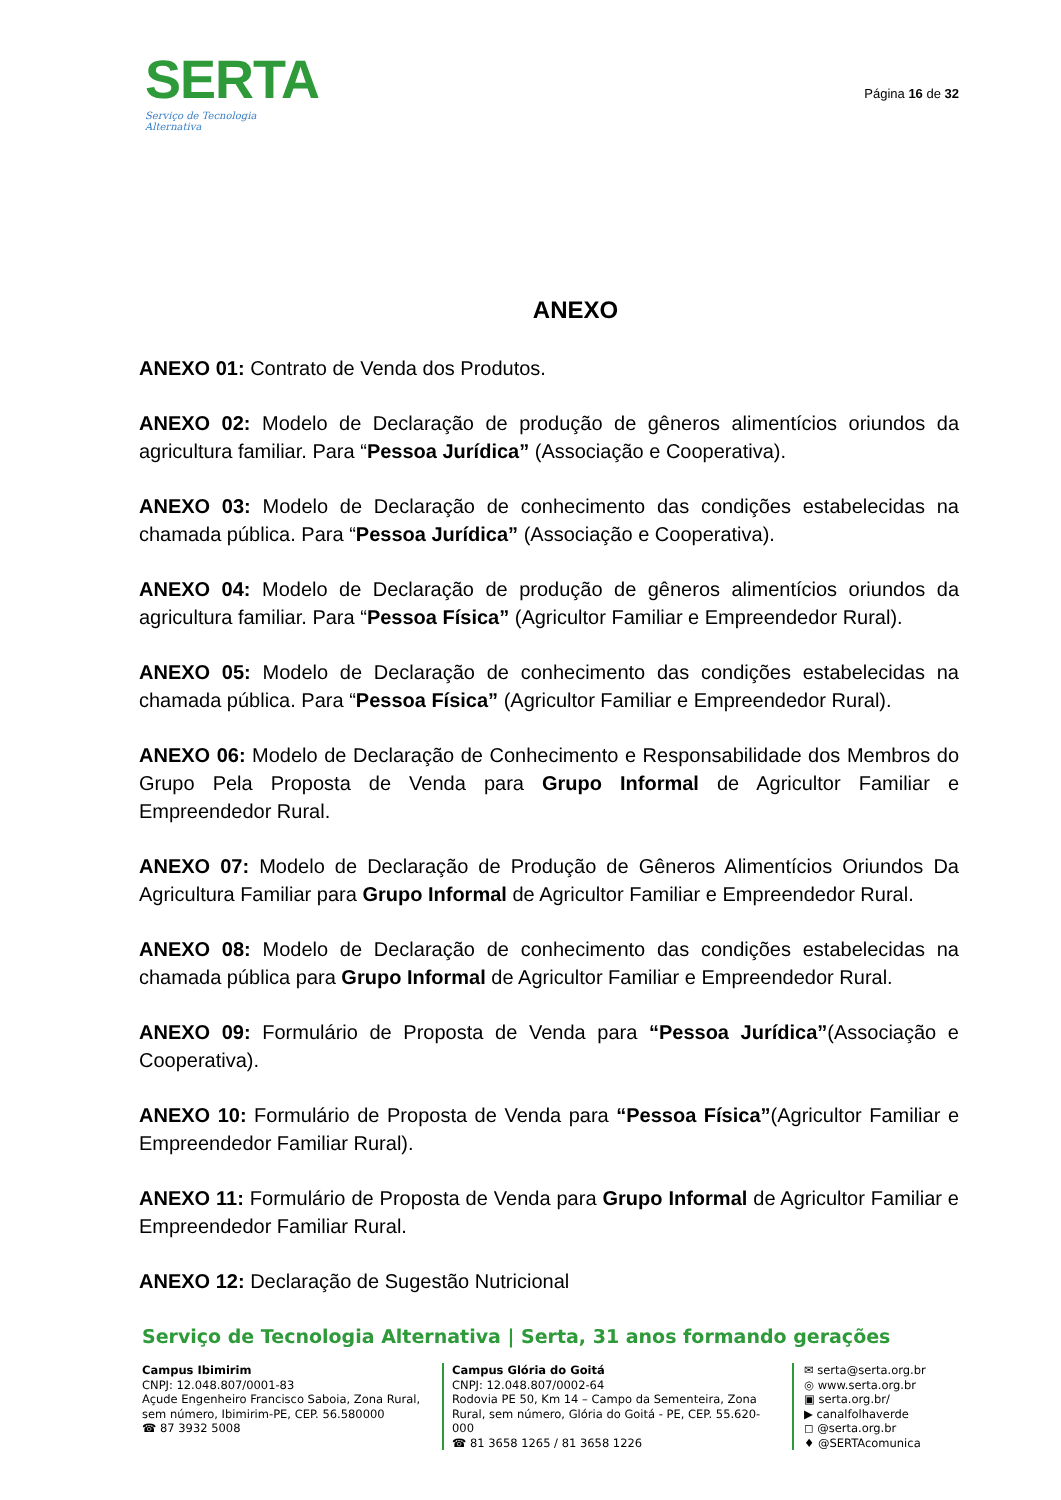SERTA
Serviço de Tecnologia Alternativa
Página 16 de 32
ANEXO
ANEXO 01: Contrato de Venda dos Produtos.
ANEXO 02: Modelo de Declaração de produção de gêneros alimentícios oriundos da agricultura familiar. Para “Pessoa Jurídica” (Associação e Cooperativa).
ANEXO 03: Modelo de Declaração de conhecimento das condições estabelecidas na chamada pública. Para “Pessoa Jurídica” (Associação e Cooperativa).
ANEXO 04: Modelo de Declaração de produção de gêneros alimentícios oriundos da agricultura familiar. Para “Pessoa Física” (Agricultor Familiar e Empreendedor Rural).
ANEXO 05: Modelo de Declaração de conhecimento das condições estabelecidas na chamada pública. Para “Pessoa Física” (Agricultor Familiar e Empreendedor Rural).
ANEXO 06: Modelo de Declaração de Conhecimento e Responsabilidade dos Membros do Grupo Pela Proposta de Venda para Grupo Informal de Agricultor Familiar e Empreendedor Rural.
ANEXO 07: Modelo de Declaração de Produção de Gêneros Alimentícios Oriundos Da Agricultura Familiar para Grupo Informal de Agricultor Familiar e Empreendedor Rural.
ANEXO 08: Modelo de Declaração de conhecimento das condições estabelecidas na chamada pública para Grupo Informal de Agricultor Familiar e Empreendedor Rural.
ANEXO 09: Formulário de Proposta de Venda para “Pessoa Jurídica”(Associação e Cooperativa).
ANEXO 10: Formulário de Proposta de Venda para “Pessoa Física”(Agricultor Familiar e Empreendedor Familiar Rural).
ANEXO 11: Formulário de Proposta de Venda para Grupo Informal de Agricultor Familiar e Empreendedor Familiar Rural.
ANEXO 12: Declaração de Sugestão Nutricional
Serviço de Tecnologia Alternativa | Serta, 31 anos formando gerações
Campus Ibimirim
CNPJ: 12.048.807/0001-83
Açude Engenheiro Francisco Saboia, Zona Rural, sem número, Ibimirim-PE, CEP. 56.580000
☎ 87 3932 5008
Campus Glória do Goitá
CNPJ: 12.048.807/0002-64
Rodovia PE 50, Km 14 – Campo da Sementeira, Zona Rural, sem número, Glória do Goitá - PE, CEP. 55.620-000
☎ 81 3658 1265 / 81 3658 1226
✉ serta@serta.org.br
◎ www.serta.org.br
▣ serta.org.br/
▶ canalfolhaverde
◻ @serta.org.br
♦ @SERTAcomunica